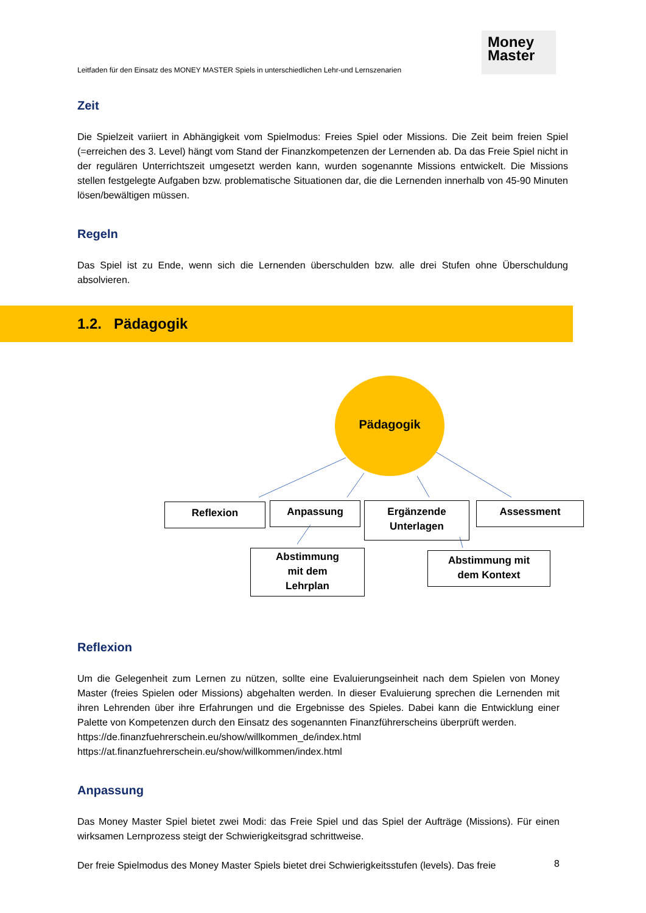Leitfaden für den Einsatz des MONEY MASTER Spiels in unterschiedlichen Lehr-und Lernszenarien
Money
Master
Zeit
Die Spielzeit variiert in Abhängigkeit vom Spielmodus: Freies Spiel oder Missions. Die Zeit beim freien Spiel (=erreichen des 3. Level) hängt vom Stand der Finanzkompetenzen der Lernenden ab. Da das Freie Spiel nicht in der regulären Unterrichtszeit umgesetzt werden kann, wurden sogenannte Missions entwickelt. Die Missions stellen festgelegte Aufgaben bzw. problematische Situationen dar, die die Lernenden innerhalb von 45-90 Minuten lösen/bewältigen müssen.
Regeln
Das Spiel ist zu Ende, wenn sich die Lernenden überschulden bzw. alle drei Stufen ohne Überschuldung absolvieren.
1.2. Pädagogik
Pädagogik
Reflexion Anpassung
Ergänzende
Unterlagen
Assessment
Abstimmung
mit dem
Lehrplan
Abstimmung mit
dem Kontext
Reflexion
Um die Gelegenheit zum Lernen zu nützen, sollte eine Evaluierungseinheit nach dem Spielen von Money Master (freies Spielen oder Missions) abgehalten werden. In dieser Evaluierung sprechen die Lernenden mit ihren Lehrenden über ihre Erfahrungen und die Ergebnisse des Spieles. Dabei kann die Entwicklung einer Palette von Kompetenzen durch den Einsatz des sogenannten Finanzführerscheins überprüft werden.
https://de.finanzfuehrerschein.eu/show/willkommen_de/index.html
https://at.finanzfuehrerschein.eu/show/willkommen/index.html
Anpassung
Das Money Master Spiel bietet zwei Modi: das Freie Spiel und das Spiel der Aufträge (Missions). Für einen wirksamen Lernprozess steigt der Schwierigkeitsgrad schrittweise.
Der freie Spielmodus des Money Master Spiels bietet drei Schwierigkeitsstufen (levels). Das freie
8